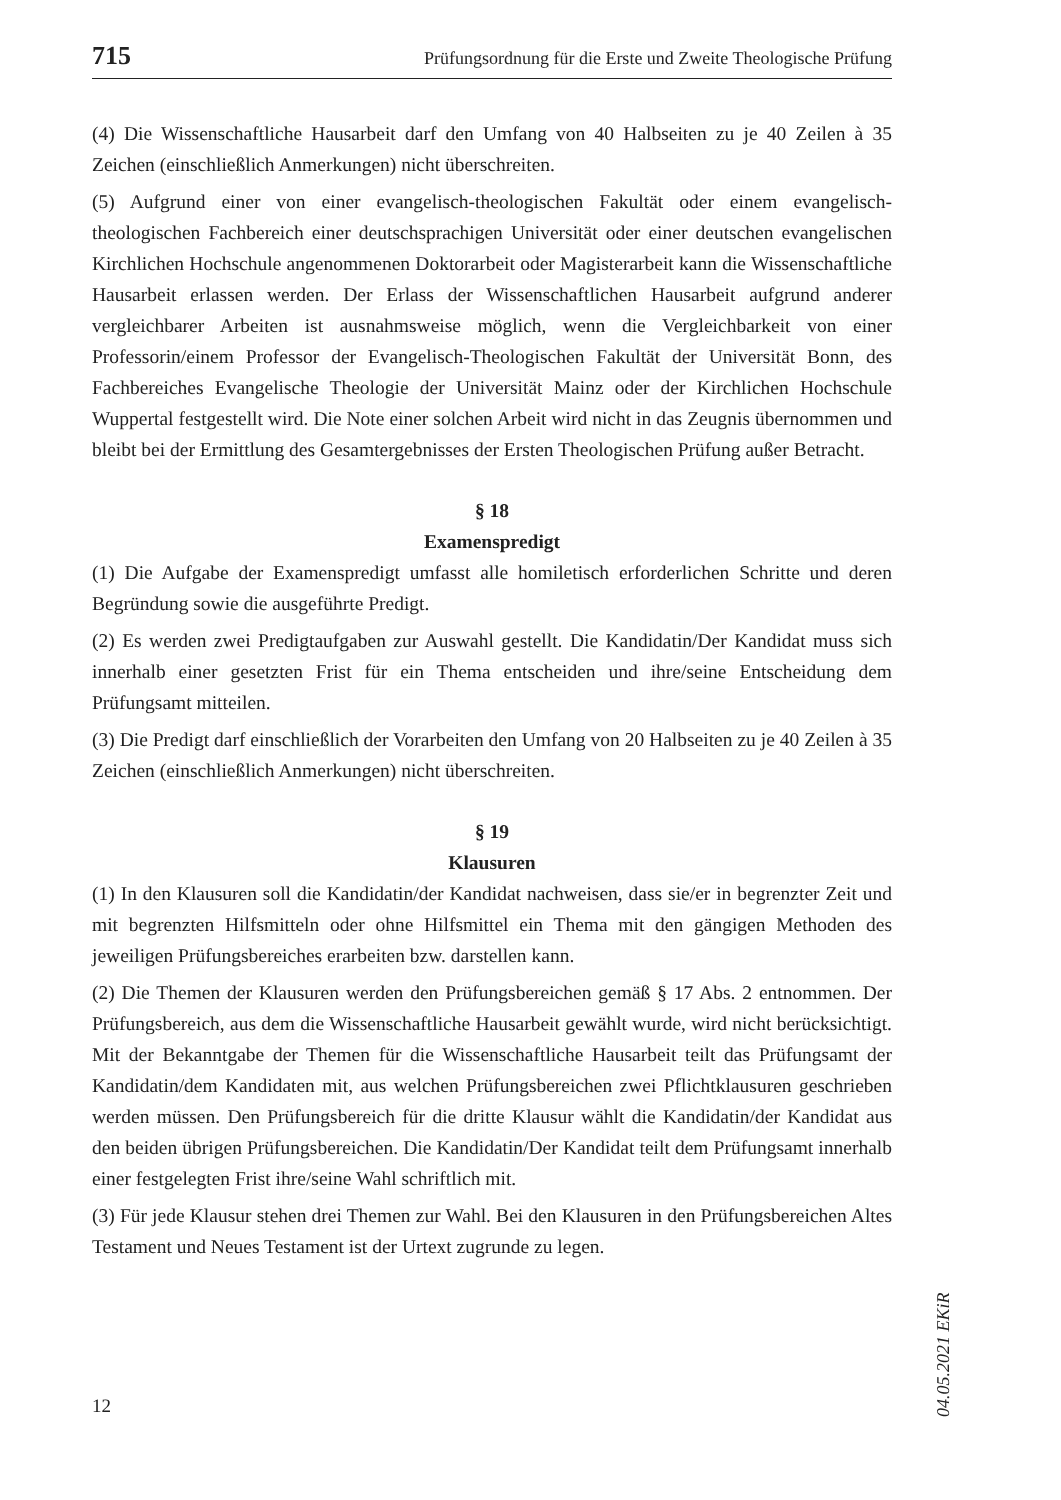715 Prüfungsordnung für die Erste und Zweite Theologische Prüfung
(4) Die Wissenschaftliche Hausarbeit darf den Umfang von 40 Halbseiten zu je 40 Zeilen à 35 Zeichen (einschließlich Anmerkungen) nicht überschreiten.
(5) Aufgrund einer von einer evangelisch-theologischen Fakultät oder einem evangelisch-theologischen Fachbereich einer deutschsprachigen Universität oder einer deutschen evangelischen Kirchlichen Hochschule angenommenen Doktorarbeit oder Magisterarbeit kann die Wissenschaftliche Hausarbeit erlassen werden. Der Erlass der Wissenschaftlichen Hausarbeit aufgrund anderer vergleichbarer Arbeiten ist ausnahmsweise möglich, wenn die Vergleichbarkeit von einer Professorin/einem Professor der Evangelisch-Theologischen Fakultät der Universität Bonn, des Fachbereiches Evangelische Theologie der Universität Mainz oder der Kirchlichen Hochschule Wuppertal festgestellt wird. Die Note einer solchen Arbeit wird nicht in das Zeugnis übernommen und bleibt bei der Ermittlung des Gesamtergebnisses der Ersten Theologischen Prüfung außer Betracht.
§ 18
Examenspredigt
(1) Die Aufgabe der Examenspredigt umfasst alle homiletisch erforderlichen Schritte und deren Begründung sowie die ausgeführte Predigt.
(2) Es werden zwei Predigtaufgaben zur Auswahl gestellt. Die Kandidatin/Der Kandidat muss sich innerhalb einer gesetzten Frist für ein Thema entscheiden und ihre/seine Entscheidung dem Prüfungsamt mitteilen.
(3) Die Predigt darf einschließlich der Vorarbeiten den Umfang von 20 Halbseiten zu je 40 Zeilen à 35 Zeichen (einschließlich Anmerkungen) nicht überschreiten.
§ 19
Klausuren
(1) In den Klausuren soll die Kandidatin/der Kandidat nachweisen, dass sie/er in begrenzter Zeit und mit begrenzten Hilfsmitteln oder ohne Hilfsmittel ein Thema mit den gängigen Methoden des jeweiligen Prüfungsbereiches erarbeiten bzw. darstellen kann.
(2) Die Themen der Klausuren werden den Prüfungsbereichen gemäß § 17 Abs. 2 entnommen. Der Prüfungsbereich, aus dem die Wissenschaftliche Hausarbeit gewählt wurde, wird nicht berücksichtigt. Mit der Bekanntgabe der Themen für die Wissenschaftliche Hausarbeit teilt das Prüfungsamt der Kandidatin/dem Kandidaten mit, aus welchen Prüfungsbereichen zwei Pflichtklausuren geschrieben werden müssen. Den Prüfungsbereich für die dritte Klausur wählt die Kandidatin/der Kandidat aus den beiden übrigen Prüfungsbereichen. Die Kandidatin/Der Kandidat teilt dem Prüfungsamt innerhalb einer festgelegten Frist ihre/seine Wahl schriftlich mit.
(3) Für jede Klausur stehen drei Themen zur Wahl. Bei den Klausuren in den Prüfungsbereichen Altes Testament und Neues Testament ist der Urtext zugrunde zu legen.
04.05.2021 EKiR
12